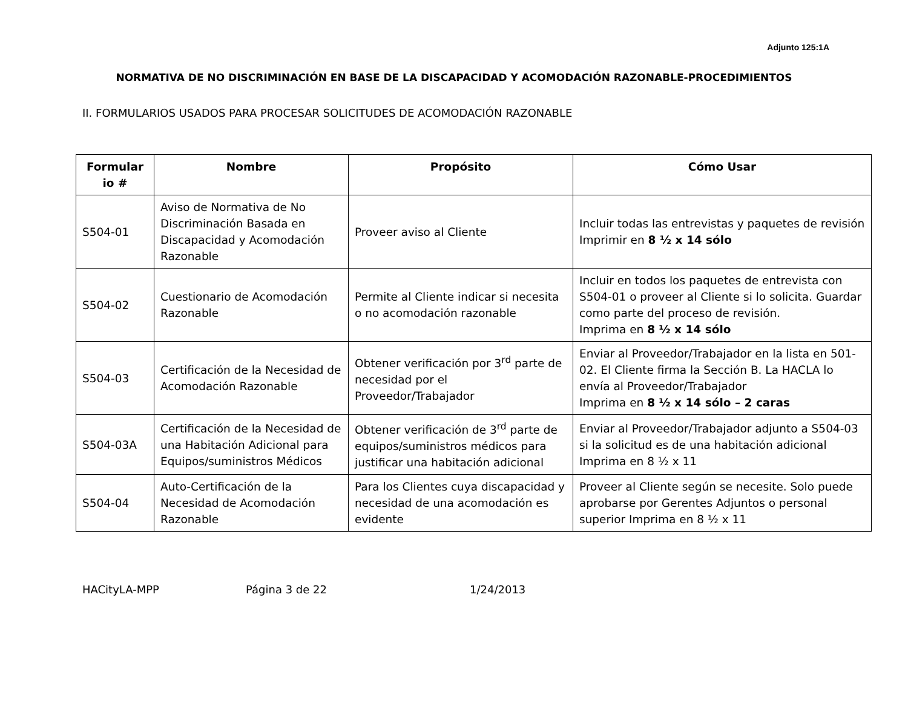Adjunto 125:1A
NORMATIVA DE NO DISCRIMINACIÓN EN BASE DE LA DISCAPACIDAD Y ACOMODACIÓN RAZONABLE-PROCEDIMIENTOS
II. FORMULARIOS USADOS PARA PROCESAR SOLICITUDES DE ACOMODACIÓN RAZONABLE
| Formular io # | Nombre | Propósito | Cómo Usar |
| --- | --- | --- | --- |
| S504-01 | Aviso de Normativa de No Discriminación Basada en Discapacidad y Acomodación Razonable | Proveer aviso al Cliente | Incluir todas las entrevistas y paquetes de revisión Imprimir en 8 ½ x 14 sólo |
| S504-02 | Cuestionario de Acomodación Razonable | Permite al Cliente indicar si necesita o no acomodación razonable | Incluir en todos los paquetes de entrevista con S504-01 o proveer al Cliente si lo solicita. Guardar como parte del proceso de revisión. Imprima en 8 ½ x 14 sólo |
| S504-03 | Certificación de la Necesidad de Acomodación Razonable | Obtener verificación por 3<sup>rd</sup> parte de necesidad por el Proveedor/Trabajador | Enviar al Proveedor/Trabajador en la lista en 501-02. El Cliente firma la Sección B. La HACLA lo envía al Proveedor/Trabajador Imprima en 8 ½ x 14 sólo – 2 caras |
| S504-03A | Certificación de la Necesidad de una Habitación Adicional para Equipos/suministros Médicos | Obtener verificación de 3<sup>rd</sup> parte de equipos/suministros médicos para justificar una habitación adicional | Enviar al Proveedor/Trabajador adjunto a S504-03 si la solicitud es de una habitación adicional Imprima en 8 ½ x 11 |
| S504-04 | Auto-Certificación de la Necesidad de Acomodación Razonable | Para los Clientes cuya discapacidad y necesidad de una acomodación es evidente | Proveer al Cliente según se necesite. Solo puede aprobarse por Gerentes Adjuntos o personal superior Imprima en 8 ½ x 11 |
HACityLA-MPP Página 3 de 22 1/24/2013